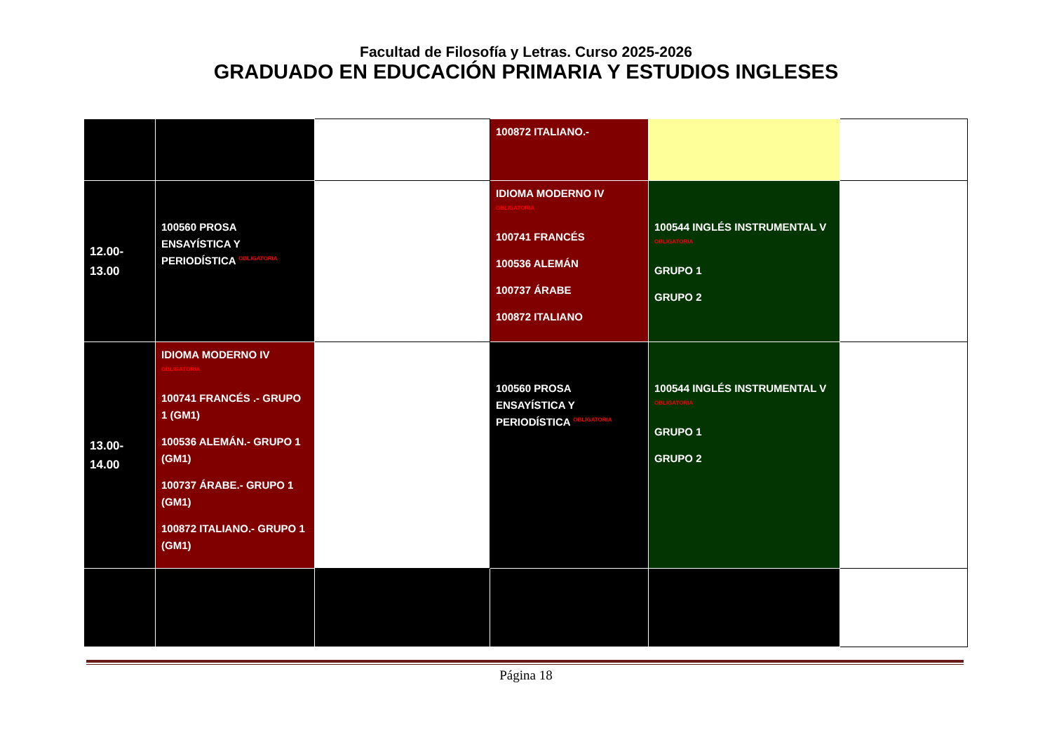Facultad de Filosofía y Letras. Curso 2025-2026
GRADUADO EN EDUCACIÓN PRIMARIA Y ESTUDIOS INGLESES
| | | | 100872 ITALIANO.- | | |
| 12.00-13.00 | 100560 PROSA ENSAYÍSTICA Y PERIODÍSTICA OBLIGATORIA | | IDIOMA MODERNO IV OBLIGATORIA 100741 FRANCÉS 100536 ALEMÁN 100737 ÁRABE 100872 ITALIANO | 100544 INGLÉS INSTRUMENTAL V OBLIGATORIA GRUPO 1 GRUPO 2 | |
| 13.00-14.00 | IDIOMA MODERNO IV OBLIGATORIA 100741 FRANCÉS .- GRUPO 1 (GM1) 100536 ALEMÁN.- GRUPO 1 (GM1) 100737 ÁRABE.- GRUPO 1 (GM1) 100872 ITALIANO.- GRUPO 1 (GM1) | | 100560 PROSA ENSAYÍSTICA Y PERIODÍSTICA OBLIGATORIA | 100544 INGLÉS INSTRUMENTAL V OBLIGATORIA GRUPO 1 GRUPO 2 | |
Página 18